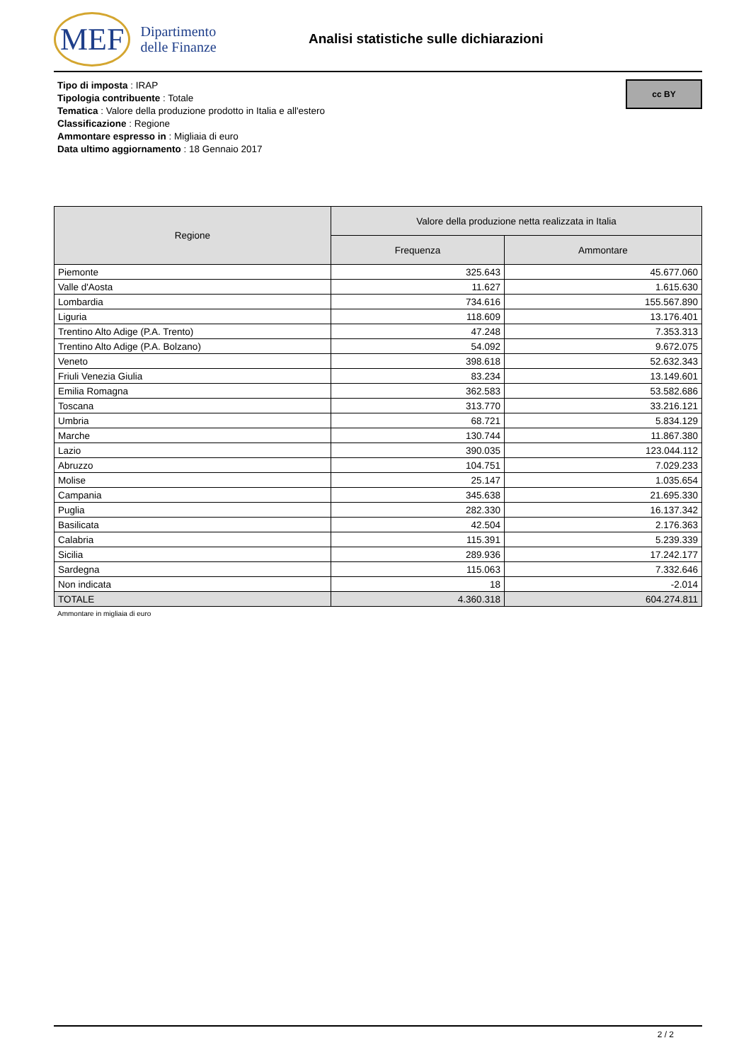MEF
Dipartimento
delle Finanze
Analisi statistiche sulle dichiarazioni
Tipo di imposta : IRAP
Tipologia contribuente : Totale
Tematica : Valore della produzione prodotto in Italia e all'estero
Classificazione : Regione
Ammontare espresso in : Migliaia di euro
Data ultimo aggiornamento : 18 Gennaio 2017
cc BY
| Regione | Valore della produzione netta realizzata in Italia | |
| --- | --- | --- |
| | Frequenza | Ammontare |
| Piemonte | 325.643 | 45.677.060 |
| Valle d'Aosta | 11.627 | 1.615.630 |
| Lombardia | 734.616 | 155.567.890 |
| Liguria | 118.609 | 13.176.401 |
| Trentino Alto Adige (P.A. Trento) | 47.248 | 7.353.313 |
| Trentino Alto Adige (P.A. Bolzano) | 54.092 | 9.672.075 |
| Veneto | 398.618 | 52.632.343 |
| Friuli Venezia Giulia | 83.234 | 13.149.601 |
| Emilia Romagna | 362.583 | 53.582.686 |
| Toscana | 313.770 | 33.216.121 |
| Umbria | 68.721 | 5.834.129 |
| Marche | 130.744 | 11.867.380 |
| Lazio | 390.035 | 123.044.112 |
| Abruzzo | 104.751 | 7.029.233 |
| Molise | 25.147 | 1.035.654 |
| Campania | 345.638 | 21.695.330 |
| Puglia | 282.330 | 16.137.342 |
| Basilicata | 42.504 | 2.176.363 |
| Calabria | 115.391 | 5.239.339 |
| Sicilia | 289.936 | 17.242.177 |
| Sardegna | 115.063 | 7.332.646 |
| Non indicata | 18 | -2.014 |
| TOTALE | 4.360.318 | 604.274.811 |
Ammontare in migliaia di euro
2 / 2